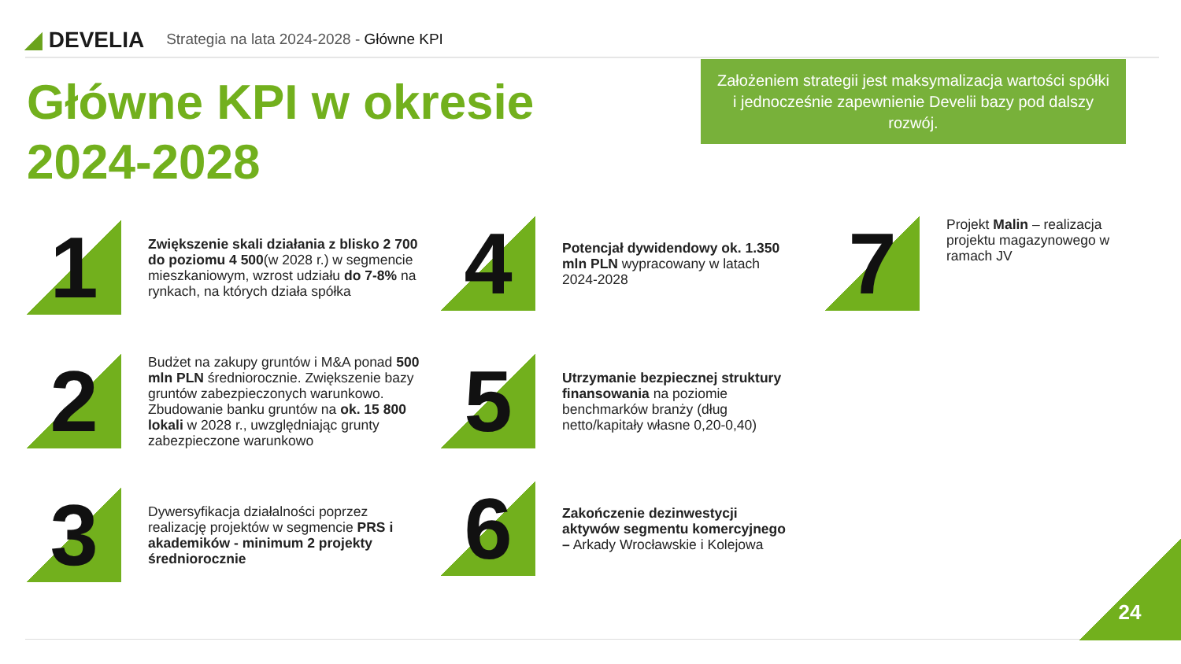◢ DEVELIA
Strategia na lata 2024-2028 - Główne KPI
Główne KPI w okresie
2024-2028
Założeniem strategii jest maksymalizacja wartości spółki i jednocześnie zapewnienie Develii bazy pod dalszy rozwój.
1
Zwiększenie skali działania z blisko 2 700 do poziomu 4 500(w 2028 r.) w segmencie mieszkaniowym, wzrost udziału do 7-8% na rynkach, na których działa spółka
2
Budżet na zakupy gruntów i M&A ponad 500 mln PLN średniorocznie. Zwiększenie bazy gruntów zabezpieczonych warunkowo. Zbudowanie banku gruntów na ok. 15 800 lokali w 2028 r., uwzględniając grunty zabezpieczone warunkowo
3
Dywersyfikacja działalności poprzez realizację projektów w segmencie PRS i akademików - minimum 2 projekty średniorocznie
4
Potencjał dywidendowy ok. 1.350 mln PLN wypracowany w latach 2024-2028
5
Utrzymanie bezpiecznej struktury finansowania na poziomie benchmarków branży (dług netto/kapitały własne 0,20-0,40)
6
Zakończenie dezinwestycji aktywów segmentu komercyjnego – Arkady Wrocławskie i Kolejowa
7
Projekt Malin – realizacja projektu magazynowego w ramach JV
24